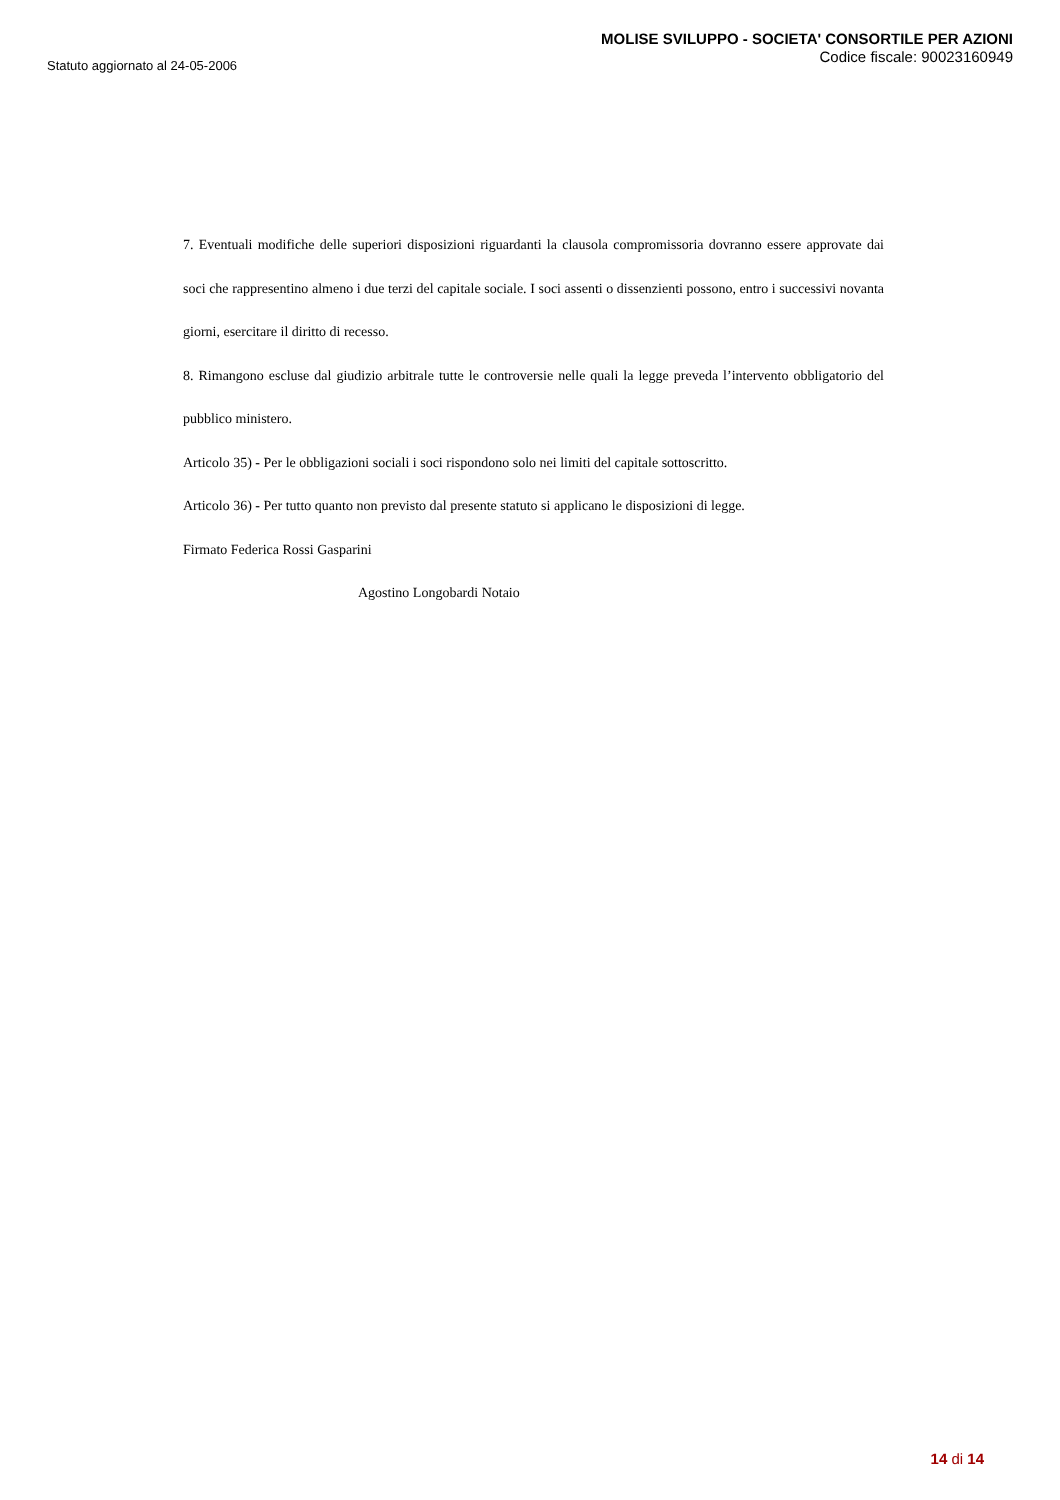Statuto aggiornato al 24-05-2006
MOLISE SVILUPPO - SOCIETA' CONSORTILE PER AZIONI
Codice fiscale: 90023160949
7. Eventuali modifiche delle superiori disposizioni riguardanti la clausola compromissoria dovranno essere approvate dai soci che rappresentino almeno i due terzi del capitale sociale. I soci assenti o dissenzienti possono, entro i successivi novanta giorni, esercitare il diritto di recesso.
8. Rimangono escluse dal giudizio arbitrale tutte le controversie nelle quali la legge preveda l’intervento obbligatorio del pubblico ministero.
Articolo 35) - Per le obbligazioni sociali i soci rispondono solo nei limiti del capitale sottoscritto.
Articolo 36) - Per tutto quanto non previsto dal presente statuto si applicano le disposizioni di legge.
Firmato Federica Rossi Gasparini
Agostino Longobardi Notaio
14 di 14